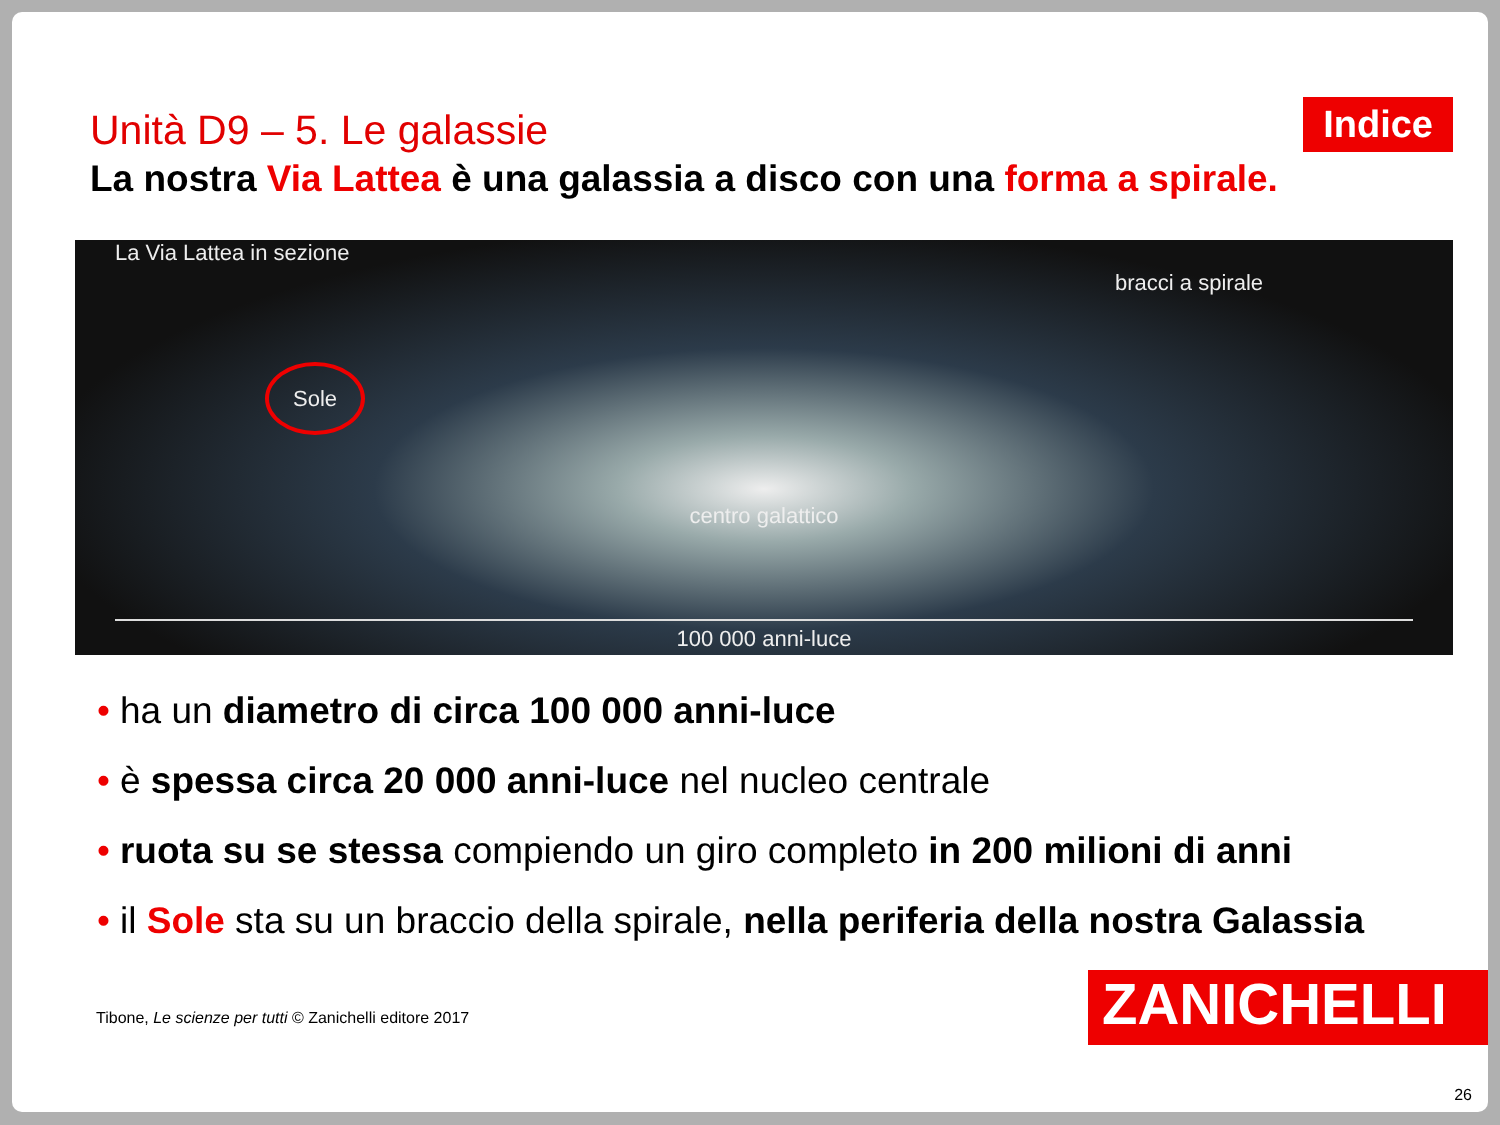Unità D9 – 5. Le galassie
Indice
La nostra Via Lattea è una galassia a disco con una forma a spirale.
La Via Lattea in sezione bracci a spirale
Sole
centro galattico
100 000 anni-luce
• ha un diametro di circa 100 000 anni-luce
• è spessa circa 20 000 anni-luce nel nucleo centrale
• ruota su se stessa compiendo un giro completo in 200 milioni di anni
• il Sole sta su un braccio della spirale, nella periferia della nostra Galassia
Tibone, Le scienze per tutti © Zanichelli editore 2017
ZANICHELLI
26